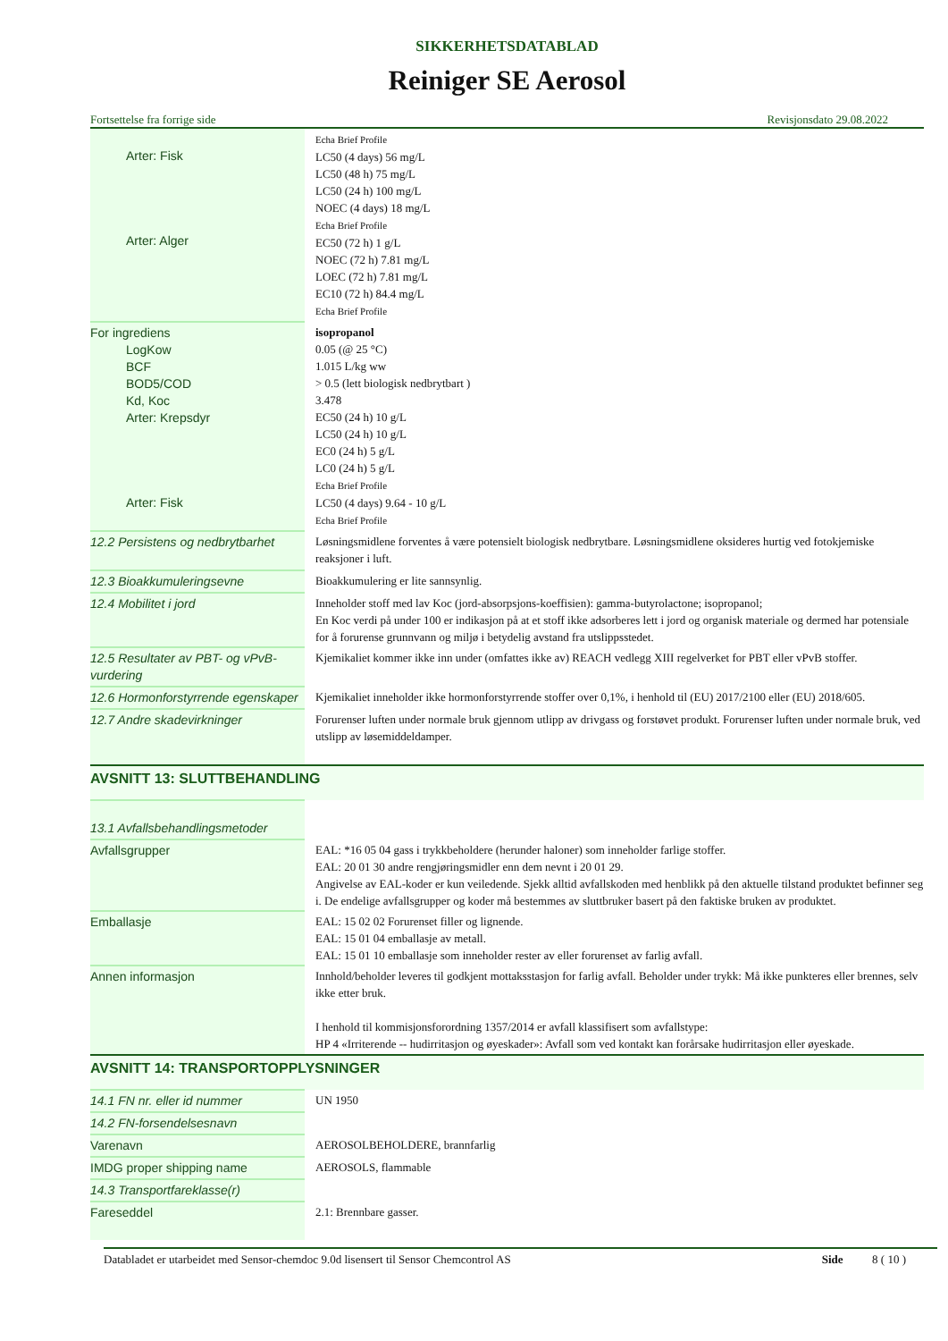SIKKERHETSDATABLAD
Reiniger SE Aerosol
Fortsettelse fra forrige side Revisjonsdato 29.08.2022
| Arter: Fisk Arter: Alger | Echa Brief Profile LC50 (4 days) 56 mg/L LC50 (48 h) 75 mg/L LC50 (24 h) 100 mg/L NOEC (4 days) 18 mg/L Echa Brief Profile EC50 (72 h) 1 g/L NOEC (72 h) 7.81 mg/L LOEC (72 h) 7.81 mg/L EC10 (72 h) 84.4 mg/L Echa Brief Profile |
| For ingrediens LogKow BCF BOD5/COD Kd, Koc Arter: Krepsdyr Arter: Fisk | isopropanol 0.05 (@ 25 °C) 1.015 L/kg ww > 0.5 (lett biologisk nedbrytbart ) 3.478 EC50 (24 h) 10 g/L LC50 (24 h) 10 g/L EC0 (24 h) 5 g/L LC0 (24 h) 5 g/L Echa Brief Profile LC50 (4 days) 9.64 - 10 g/L Echa Brief Profile |
| 12.2 Persistens og nedbrytbarhet | Løsningsmidlene forventes å være potensielt biologisk nedbrytbare. Løsningsmidlene oksideres hurtig ved fotokjemiske reaksjoner i luft. |
| 12.3 Bioakkumuleringsevne | Bioakkumulering er lite sannsynlig. |
| 12.4 Mobilitet i jord | Inneholder stoff med lav Koc (jord-absorpsjons-koeffisien): gamma-butyrolactone; isopropanol; En Koc verdi på under 100 er indikasjon på at et stoff ikke adsorberes lett i jord og organisk materiale og dermed har potensiale for å forurense grunnvann og miljø i betydelig avstand fra utslippsstedet. |
| 12.5 Resultater av PBT- og vPvB-vurdering | Kjemikaliet kommer ikke inn under (omfattes ikke av) REACH vedlegg XIII regelverket for PBT eller vPvB stoffer. |
| 12.6 Hormonforstyrrende egenskaper | Kjemikaliet inneholder ikke hormonforstyrrende stoffer over 0,1%, i henhold til (EU) 2017/2100 eller (EU) 2018/605. |
| 12.7 Andre skadevirkninger | Forurenser luften under normale bruk gjennom utlipp av drivgass og forstøvet produkt. Forurenser luften under normale bruk, ved utslipp av løsemiddeldamper. |
| AVSNITT 13: SLUTTBEHANDLING | |
| 13.1 Avfallsbehandlingsmetoder | |
| Avfallsgrupper | EAL: *16 05 04 gass i trykkbeholdere (herunder haloner) som inneholder farlige stoffer. EAL: 20 01 30 andre rengjøringsmidler enn dem nevnt i 20 01 29. Angivelse av EAL-koder er kun veiledende. Sjekk alltid avfallskoden med henblikk på den aktuelle tilstand produktet befinner seg i. De endelige avfallsgrupper og koder må bestemmes av sluttbruker basert på den faktiske bruken av produktet. |
| Emballasje | EAL: 15 02 02 Forurenset filler og lignende. EAL: 15 01 04 emballasje av metall. EAL: 15 01 10 emballasje som inneholder rester av eller forurenset av farlig avfall. |
| Annen informasjon | Innhold/beholder leveres til godkjent mottaksstasjon for farlig avfall. Beholder under trykk: Må ikke punkteres eller brennes, selv ikke etter bruk. I henhold til kommisjonsforordning 1357/2014 er avfall klassifisert som avfallstype: HP 4 «Irriterende -- hudirritasjon og øyeskader»: Avfall som ved kontakt kan forårsake hudirritasjon eller øyeskade. |
| AVSNITT 14: TRANSPORTOPPLYSNINGER | |
| 14.1 FN nr. eller id nummer | UN 1950 |
| 14.2 FN-forsendelsesnavn | |
| Varenavn | AEROSOLBEHOLDERE, brannfarlig |
| IMDG proper shipping name | AEROSOLS, flammable |
| 14.3 Transportfareklasse(r) | |
| Fareseddel | 2.1: Brennbare gasser. |
Databladet er utarbeidet med Sensor-chemdoc 9.0d lisensert til Sensor Chemcontrol AS Side 8 ( 10 )